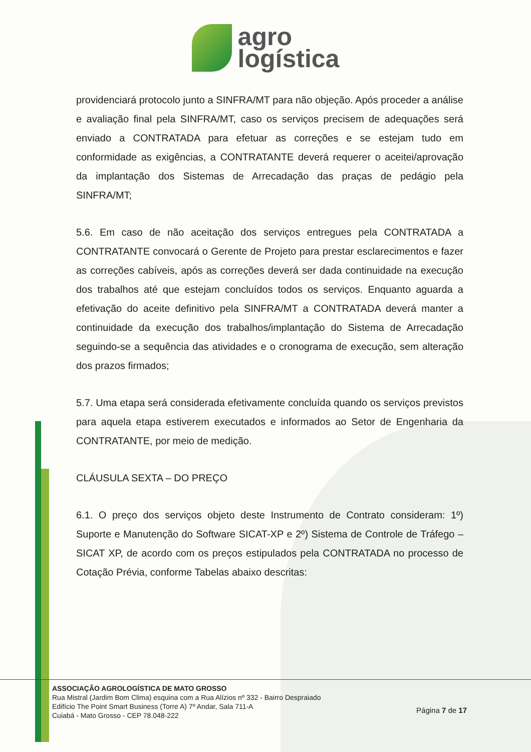agro
logística
providenciará protocolo junto a SINFRA/MT para não objeção. Após proceder a análise e avaliação final pela SINFRA/MT, caso os serviços precisem de adequações será enviado a CONTRATADA para efetuar as correções e se estejam tudo em conformidade as exigências, a CONTRATANTE deverá requerer o aceitei/aprovação da implantação dos Sistemas de Arrecadação das praças de pedágio pela SINFRA/MT;
5.6. Em caso de não aceitação dos serviços entregues pela CONTRATADA a CONTRATANTE convocará o Gerente de Projeto para prestar esclarecimentos e fazer as correções cabíveis, após as correções deverá ser dada continuidade na execução dos trabalhos até que estejam concluídos todos os serviços. Enquanto aguarda a efetivação do aceite definitivo pela SINFRA/MT a CONTRATADA deverá manter a continuidade da execução dos trabalhos/implantação do Sistema de Arrecadação seguindo-se a sequência das atividades e o cronograma de execução, sem alteração dos prazos firmados;
5.7. Uma etapa será considerada efetivamente concluída quando os serviços previstos para aquela etapa estiverem executados e informados ao Setor de Engenharia da CONTRATANTE, por meio de medição.
CLÁUSULA SEXTA – DO PREÇO
6.1. O preço dos serviços objeto deste Instrumento de Contrato consideram: 1º) Suporte e Manutenção do Software SICAT-XP e 2º) Sistema de Controle de Tráfego – SICAT XP, de acordo com os preços estipulados pela CONTRATADA no processo de Cotação Prévia, conforme Tabelas abaixo descritas:
ASSOCIAÇÃO AGROLOGÍSTICA DE MATO GROSSO
Rua Mistral (Jardim Bom Clima) esquina com a Rua Alízios nº 332 - Bairro Despraiado
Edifício The Point Smart Business (Torre A) 7º Andar, Sala 711-A
Cuiabá - Mato Grosso - CEP 78.048-222
Página 7 de 17